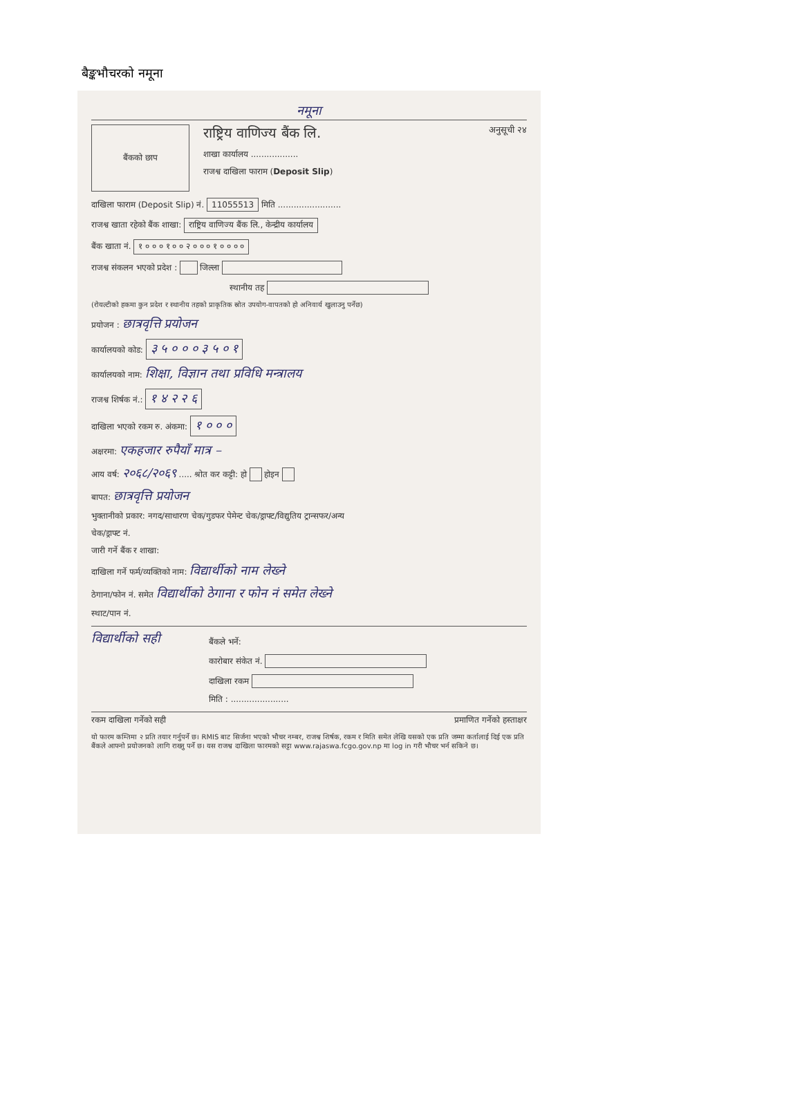बैङ्कभौचरको नमूना
नमूना
बैंकको छाप
राष्ट्रिय वाणिज्य बैंक लि. अनुसूची २४
शाखा कार्यालय ..................
राजश्व दाखिला फाराम (Deposit Slip)
दाखिला फाराम (Deposit Slip) नं. 11055513 मिति ........................
राजश्व खाता रहेको बैंक शाखा: राष्ट्रिय वाणिज्य बैंक लि., केन्द्रीय कार्यालय
बैंक खाता नं. १ ० ० ० १ ० ० २ ० ० ० १ ० ० ० ०
राजश्व संकलन भएको प्रदेश : जिल्ला
स्थानीय तह
(रोयल्टीको हकमा कुन प्रदेश र स्थानीय तहको प्राकृतिक स्रोत उपयोग-वापतको हो अनिवार्य खुलाउनु पर्नेछ)
प्रयोजन : छात्रवृत्ति प्रयोजन
कार्यालयको कोड: ३ ५ ० ० ० ३ ५ ० १
कार्यालयको नाम: शिक्षा, विज्ञान तथा प्रविधि मन्त्रालय
राजश्व शिर्षक नं.: १ ४ २ २ ६
दाखिला भएको रकम रु. अंकमा: १ ० ० ०
अक्षरमा: एकहजार रुपैयाँ मात्र –
आय वर्ष: २०६८/२०६९ ..... श्रोत कर कट्टी: हो होइन
बापत: छात्रवृत्ति प्रयोजन
भुक्तानीको प्रकार: नगद/साधारण चेक/गुडफर पेमेन्ट चेक/ड्राफ्ट/विद्युतिय ट्रान्सफर/अन्य
चेक/ड्राफ्ट नं.
जारी गर्ने बैंक र शाखा:
दाखिला गर्ने फर्म/व्यक्तिको नाम: विद्यार्थीको नाम लेख्ने
ठेगाना/फोन नं. समेत विद्यार्थीको ठेगाना र फोन नं समेत लेख्ने
स्थाट/पान नं.
विद्यार्थीको सही
बैंकले भर्ने:
कारोबार संकेत नं.
दाखिला रकम
मिति : ......................
रकम दाखिला गर्नेको सही प्रमाणित गर्नेको हस्ताक्षर
यो फारम कम्तिमा २ प्रति तयार गर्नुपर्ने छ। RMIS बाट सिर्जना भएको भौचर नम्बर, राजश्व शिर्षक, रकम र मिति समेत लेखि यसको एक प्रति जम्मा कर्तालाई दिई एक प्रति बैंकले आफ्नो प्रयोजनको लागि राख्नु पर्ने छ। यस राजश्व दाखिला फारमको सट्टा www.rajaswa.fcgo.gov.np मा log in गरी भौचर भर्न सकिने छ।